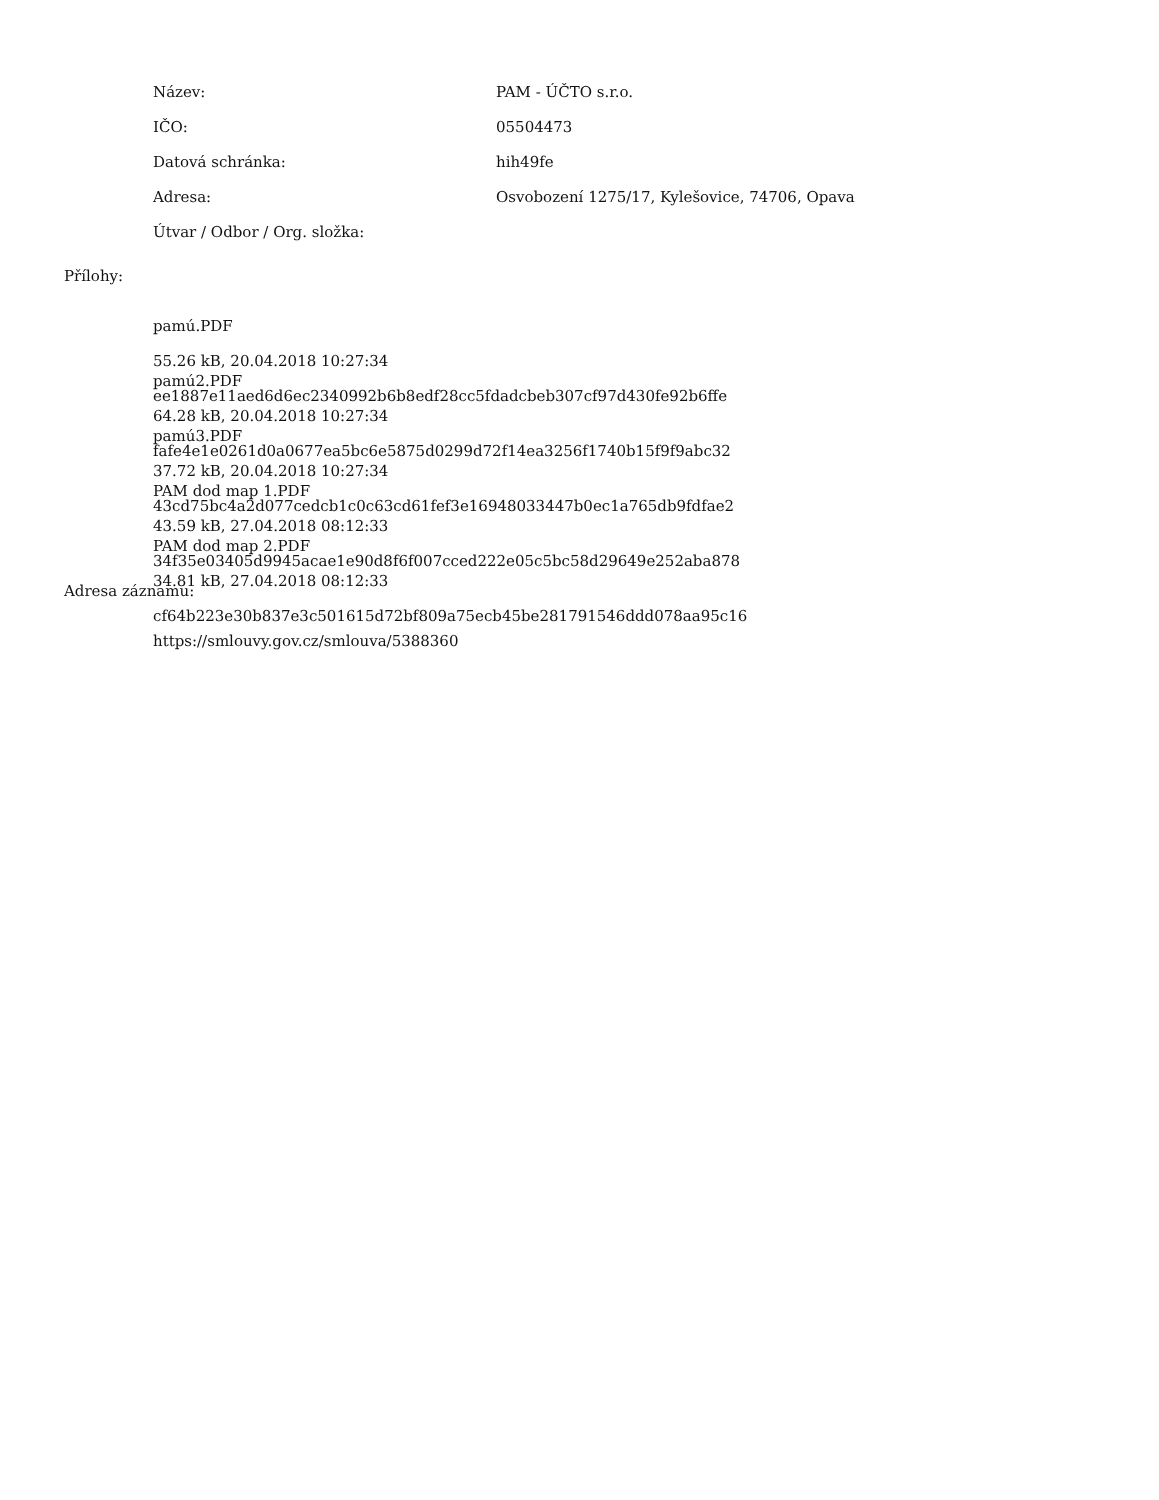| Název: | PAM - ÚČTO s.r.o. |
| IČO: | 05504473 |
| Datová schránka: | hih49fe |
| Adresa: | Osvobození 1275/17, Kylešovice, 74706, Opava |
| Útvar / Odbor / Org. složka: | |
Přílohy:
pamú.PDF
55.26 kB, 20.04.2018 10:27:34
ee1887e11aed6d6ec2340992b6b8edf28cc5fdadcbeb307cf97d430fe92b6ffe
pamú2.PDF
64.28 kB, 20.04.2018 10:27:34
fafe4e1e0261d0a0677ea5bc6e5875d0299d72f14ea3256f1740b15f9f9abc32
pamú3.PDF
37.72 kB, 20.04.2018 10:27:34
43cd75bc4a2d077cedcb1c0c63cd61fef3e16948033447b0ec1a765db9fdfae2
PAM dod map 1.PDF
43.59 kB, 27.04.2018 08:12:33
34f35e03405d9945acae1e90d8f6f007cced222e05c5bc58d29649e252aba878
PAM dod map 2.PDF
34.81 kB, 27.04.2018 08:12:33
cf64b223e30b837e3c501615d72bf809a75ecb45be281791546ddd078aa95c16
Adresa záznamu:
https://smlouvy.gov.cz/smlouva/5388360